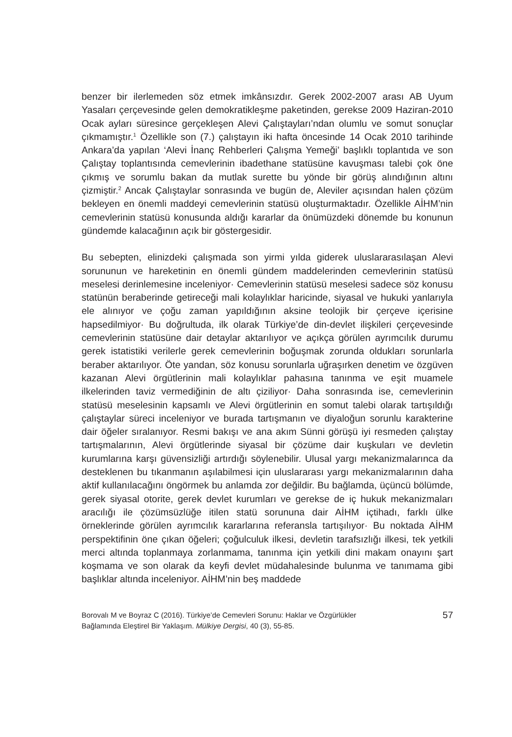benzer bir ilerlemeden söz etmek imkânsızdır. Gerek 2002-2007 arası AB Uyum Yasaları çerçevesinde gelen demokratikleşme paketinden, gerekse 2009 Haziran-2010 Ocak ayları süresince gerçekleşen Alevi Çalıştayları’ndan olumlu ve somut sonuçlar çıkmamıştır.<sup>1</sup> Özellikle son (7.) çalıştayın iki hafta öncesinde 14 Ocak 2010 tarihinde Ankara’da yapılan ‘Alevi İnanç Rehberleri Çalışma Yemeği’ başlıklı toplantıda ve son Çalıştay toplantısında cemevlerinin ibadethane statüsüne kavuşması talebi çok öne çıkmış ve sorumlu bakan da mutlak surette bu yönde bir görüş alındığının altını çizmiştir.<sup>2</sup> Ancak Çalıştaylar sonrasında ve bugün de, Aleviler açısından halen çözüm bekleyen en önemli maddeyi cemevlerinin statüsü oluşturmaktadır. Özellikle AİHM’nin cemevlerinin statüsü konusunda aldığı kararlar da önümüzdeki dönemde bu konunun gündemde kalacağının açık bir göstergesidir.
Bu sebepten, elinizdeki çalışmada son yirmi yılda giderek uluslararasılaşan Alevi sorununun ve hareketinin en önemli gündem maddelerinden cemevlerinin statüsü meselesi derinlemesine inceleniyor· Cemevlerinin statüsü meselesi sadece söz konusu statünün beraberinde getireceği mali kolaylıklar haricinde, siyasal ve hukuki yanlarıyla ele alınıyor ve çoğu zaman yapıldığının aksine teolojik bir çerçeve içerisine hapsedilmiyor· Bu doğrultuda, ilk olarak Türkiye’de din-devlet ilişkileri çerçevesinde cemevlerinin statüsüne dair detaylar aktarılıyor ve açıkça görülen ayrımcılık durumu gerek istatistiki verilerle gerek cemevlerinin boğuşmak zorunda oldukları sorunlarla beraber aktarılıyor. Öte yandan, söz konusu sorunlarla uğraşırken denetim ve özgüven kazanan Alevi örgütlerinin mali kolaylıklar pahasına tanınma ve eşit muamele ilkelerinden taviz vermediğinin de altı çiziliyor· Daha sonrasında ise, cemevlerinin statüsü meselesinin kapsamlı ve Alevi örgütlerinin en somut talebi olarak tartışıldığı çalıştaylar süreci inceleniyor ve burada tartışmanın ve diyaloğun sorunlu karakterine dair öğeler sıralanıyor. Resmi bakışı ve ana akım Sünni görüşü iyi resmeden çalıştay tartışmalarının, Alevi örgütlerinde siyasal bir çözüme dair kuşkuları ve devletin kurumlarına karşı güvensizliği artırdığı söylenebilir. Ulusal yargı mekanizmalarınca da desteklenen bu tıkanmanın aşılabilmesi için uluslararası yargı mekanizmalarının daha aktif kullanılacağını öngörmek bu anlamda zor değildir. Bu bağlamda, üçüncü bölümde, gerek siyasal otorite, gerek devlet kurumları ve gerekse de iç hukuk mekanizmaları aracılığı ile çözümsüzlüğe itilen statü sorununa dair AİHM içtihadı, farklı ülke örneklerinde görülen ayrımcılık kararlarına referansla tartışılıyor· Bu noktada AİHM perspektifinin öne çıkan öğeleri; çoğulculuk ilkesi, devletin tarafsızlığı ilkesi, tek yetkili merci altında toplanmaya zorlanmama, tanınma için yetkili dini makam onayını şart koşmama ve son olarak da keyfi devlet müdahalesinde bulunma ve tanımama gibi başlıklar altında inceleniyor. AİHM’nin beş maddede
Borovalı M ve Boyraz C (2016). Türkiye’de Cemevleri Sorunu: Haklar ve Özgürlükler
Bağlamında Eleştirel Bir Yaklaşım. Mülkiye Dergisi, 40 (3), 55-85.
57